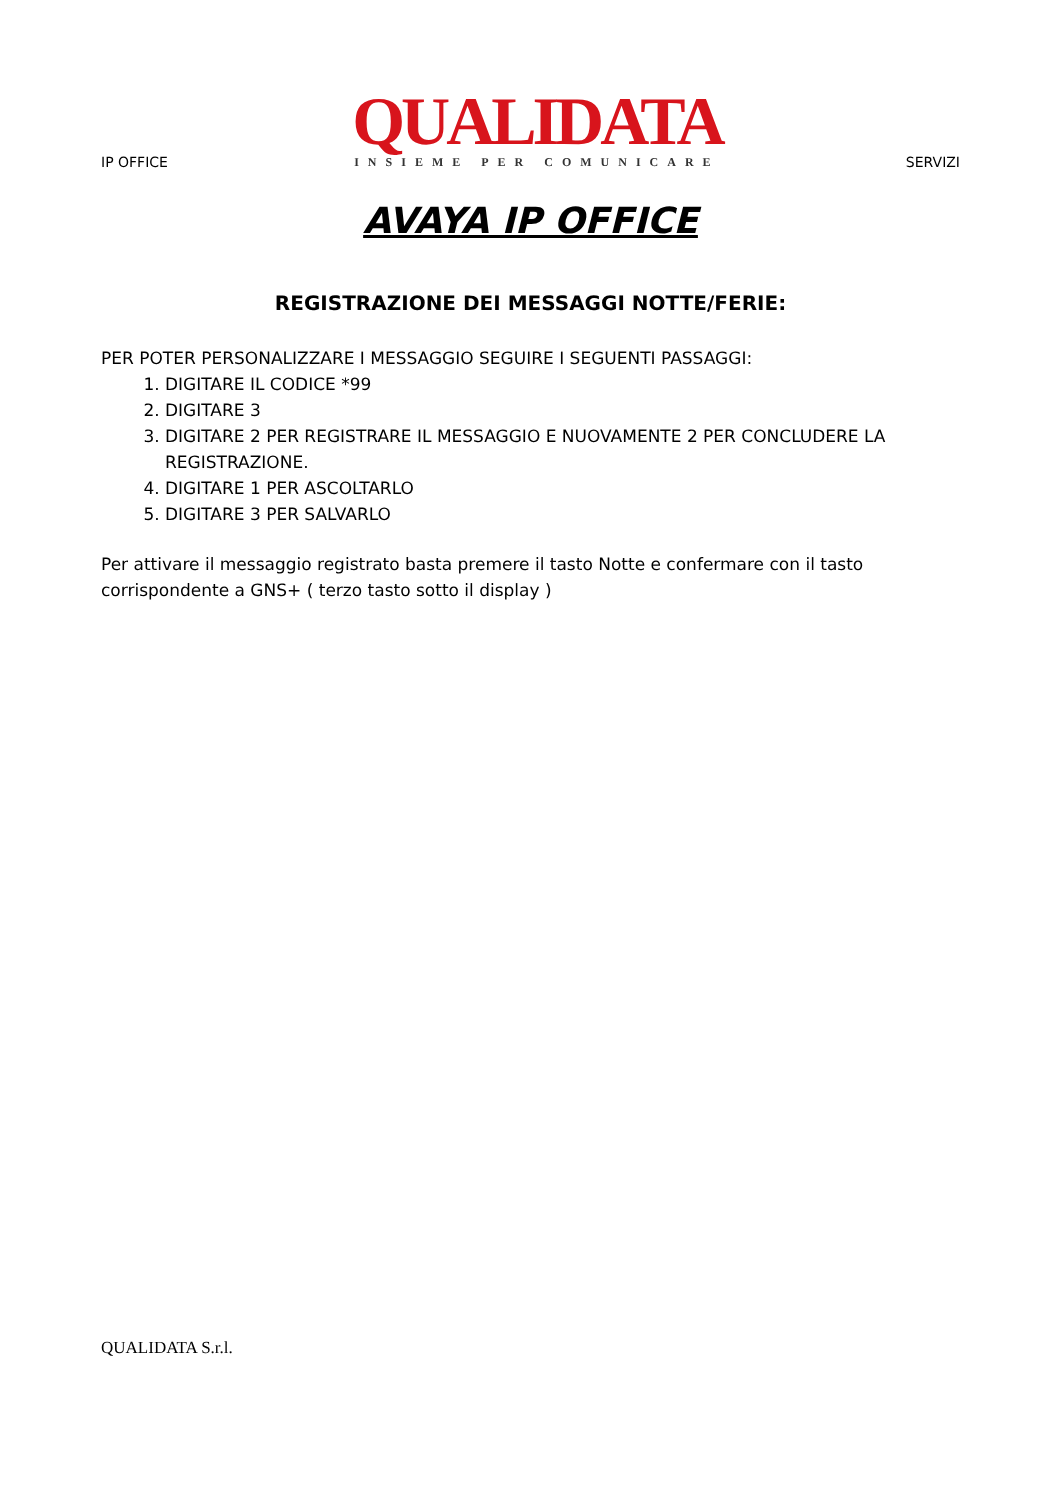IP OFFICE
QUALIDATA
INSIEME PER COMUNICARE
SERVIZI
AVAYA IP OFFICE
REGISTRAZIONE DEI MESSAGGI NOTTE/FERIE:
PER POTER PERSONALIZZARE I MESSAGGIO SEGUIRE I SEGUENTI PASSAGGI:
1. DIGITARE IL CODICE *99
2. DIGITARE 3
3. DIGITARE 2 PER REGISTRARE IL MESSAGGIO E NUOVAMENTE 2 PER CONCLUDERE LA REGISTRAZIONE.
4. DIGITARE 1 PER ASCOLTARLO
5. DIGITARE 3 PER SALVARLO
Per attivare il messaggio registrato basta premere il tasto Notte e confermare con il tasto corrispondente a GNS+ ( terzo tasto sotto il display )
QUALIDATA S.r.l.